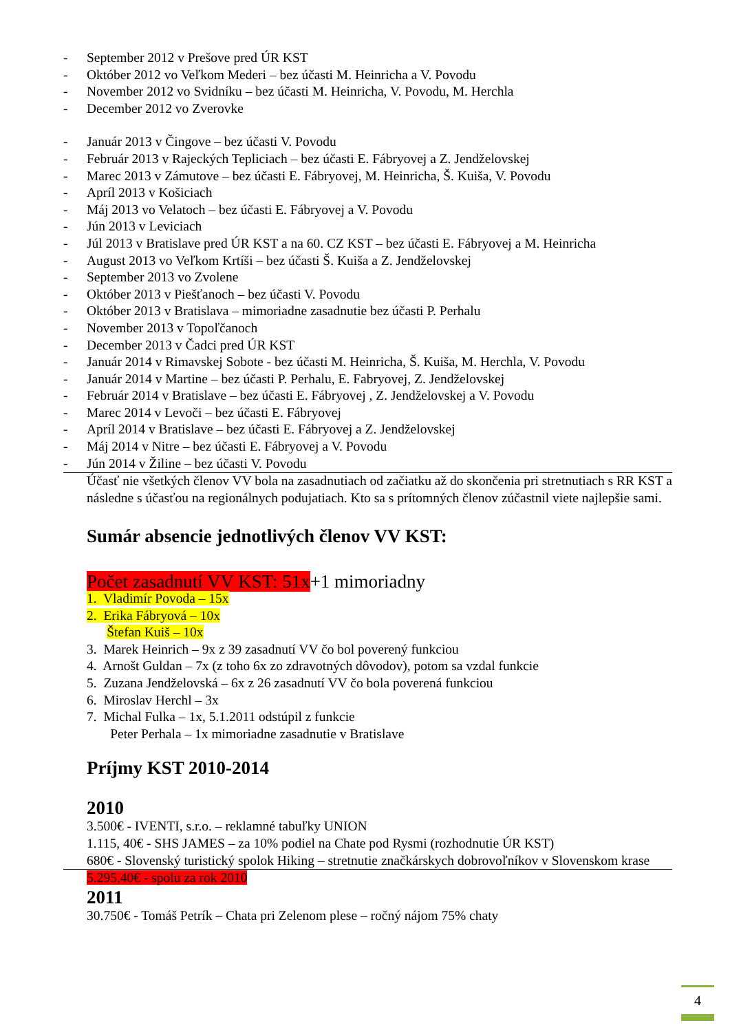- September 2012 v Prešove pred ÚR KST
- Október 2012 vo Veľkom Mederi – bez účasti M. Heinricha a V. Povodu
- November 2012 vo Svidníku – bez účasti M. Heinricha, V. Povodu, M. Herchla
- December 2012 vo Zverovke
- Január 2013 v Čingove – bez účasti V. Povodu
- Február 2013 v Rajeckých Tepliciach – bez účasti E. Fábryovej a Z. Jendželovskej
- Marec 2013 v Zámutove – bez účasti E. Fábryovej, M. Heinricha, Š. Kuiša, V. Povodu
- Apríl 2013 v Košiciach
- Máj 2013 vo Velatoch – bez účasti E. Fábryovej a V. Povodu
- Jún 2013 v Leviciach
- Júl 2013 v Bratislave pred ÚR KST a na 60. CZ KST – bez účasti E. Fábryovej a M. Heinricha
- August 2013 vo Veľkom Krtíši – bez účasti Š. Kuiša a Z. Jendželovskej
- September 2013 vo Zvolene
- Október 2013 v Piešťanoch – bez účasti V. Povodu
- Október 2013 v Bratislava – mimoriadne zasadnutie bez účasti P. Perhalu
- November 2013 v Topoľčanoch
- December 2013 v Čadci pred ÚR KST
- Január 2014 v Rimavskej Sobote - bez účasti M. Heinricha, Š. Kuiša, M. Herchla, V. Povodu
- Január 2014 v Martine – bez účasti P. Perhalu, E. Fabryovej, Z. Jendželovskej
- Február 2014 v Bratislave – bez účasti E. Fábryovej , Z. Jendželovskej a V. Povodu
- Marec 2014 v Levoči – bez účasti E. Fábryovej
- Apríl 2014 v Bratislave – bez účasti E. Fábryovej a Z. Jendželovskej
- Máj 2014 v Nitre – bez účasti E. Fábryovej a V. Povodu
- Jún 2014 v Žiline – bez účasti V. Povodu
Účasť nie všetkých členov VV bola na zasadnutiach od začiatku až do skončenia pri stretnutiach s RR KST a následne s účasťou na regionálnych podujatiach. Kto sa s prítomných členov zúčastnil viete najlepšie sami.
Sumár absencie jednotlivých členov VV KST:
Počet zasadnutí VV KST: 51x+1 mimoriadny
1. Vladimír Povoda – 15x
2. Erika Fábryová – 10x
Štefan Kuiš – 10x
3. Marek Heinrich – 9x z 39 zasadnutí VV čo bol poverený funkciou
4. Arnošt Guldan – 7x (z toho 6x zo zdravotných dôvodov), potom sa vzdal funkcie
5. Zuzana Jendželovská – 6x z 26 zasadnutí VV čo bola poverená funkciou
6. Miroslav Herchl – 3x
7. Michal Fulka – 1x, 5.1.2011 odstúpil z funkcie
Peter Perhala – 1x mimoriadne zasadnutie v Bratislave
Príjmy KST 2010-2014
2010
3.500€ - IVENTI, s.r.o. – reklamné tabuľky UNION
1.115, 40€ - SHS JAMES – za 10% podiel na Chate pod Rysmi (rozhodnutie ÚR KST)
680€ - Slovenský turistický spolok Hiking – stretnutie značkárskych dobrovoľníkov v Slovenskom krase
5.295,40€ - spolu za rok 2010
2011
30.750€ - Tomáš Petrík – Chata pri Zelenom plese – ročný nájom 75% chaty
4